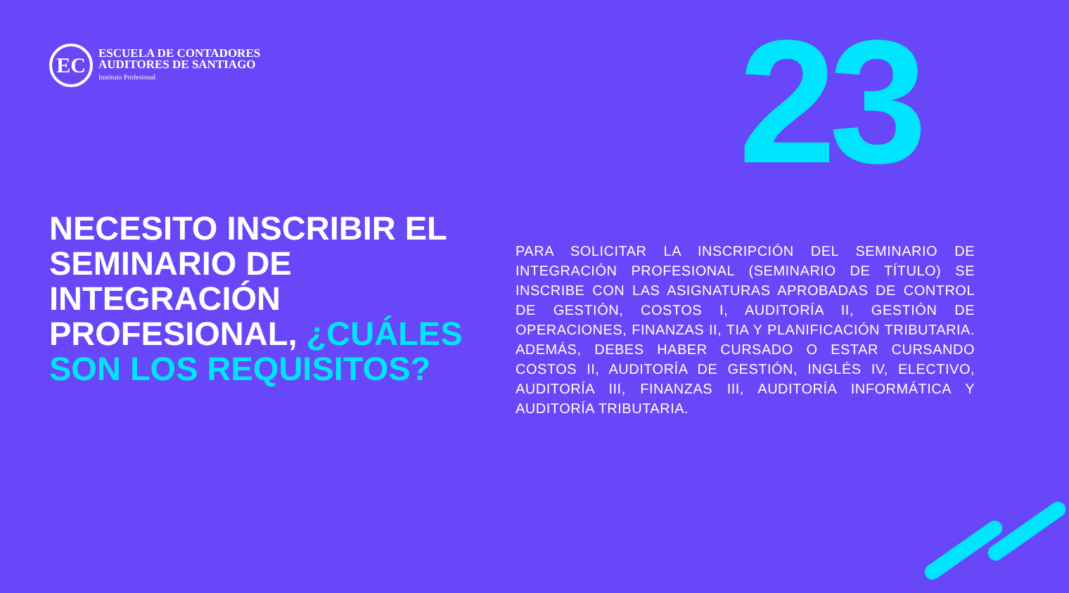EC
ESCUELA DE CONTADORES
AUDITORES DE SANTIAGO
Instituto Profesional
23
NECESITO INSCRIBIR EL SEMINARIO DE INTEGRACIÓN PROFESIONAL, ¿CUÁLES SON LOS REQUISITOS?
PARA SOLICITAR LA INSCRIPCIÓN DEL SEMINARIO DE INTEGRACIÓN PROFESIONAL (SEMINARIO DE TÍTULO) SE INSCRIBE CON LAS ASIGNATURAS APROBADAS DE CONTROL DE GESTIÓN, COSTOS I, AUDITORÍA II, GESTIÓN DE OPERACIONES, FINANZAS II, TIA Y PLANIFICACIÓN TRIBUTARIA. ADEMÁS, DEBES HABER CURSADO O ESTAR CURSANDO COSTOS II, AUDITORÍA DE GESTIÓN, INGLÉS IV, ELECTIVO, AUDITORÍA III, FINANZAS III, AUDITORÍA INFORMÁTICA Y AUDITORÍA TRIBUTARIA.